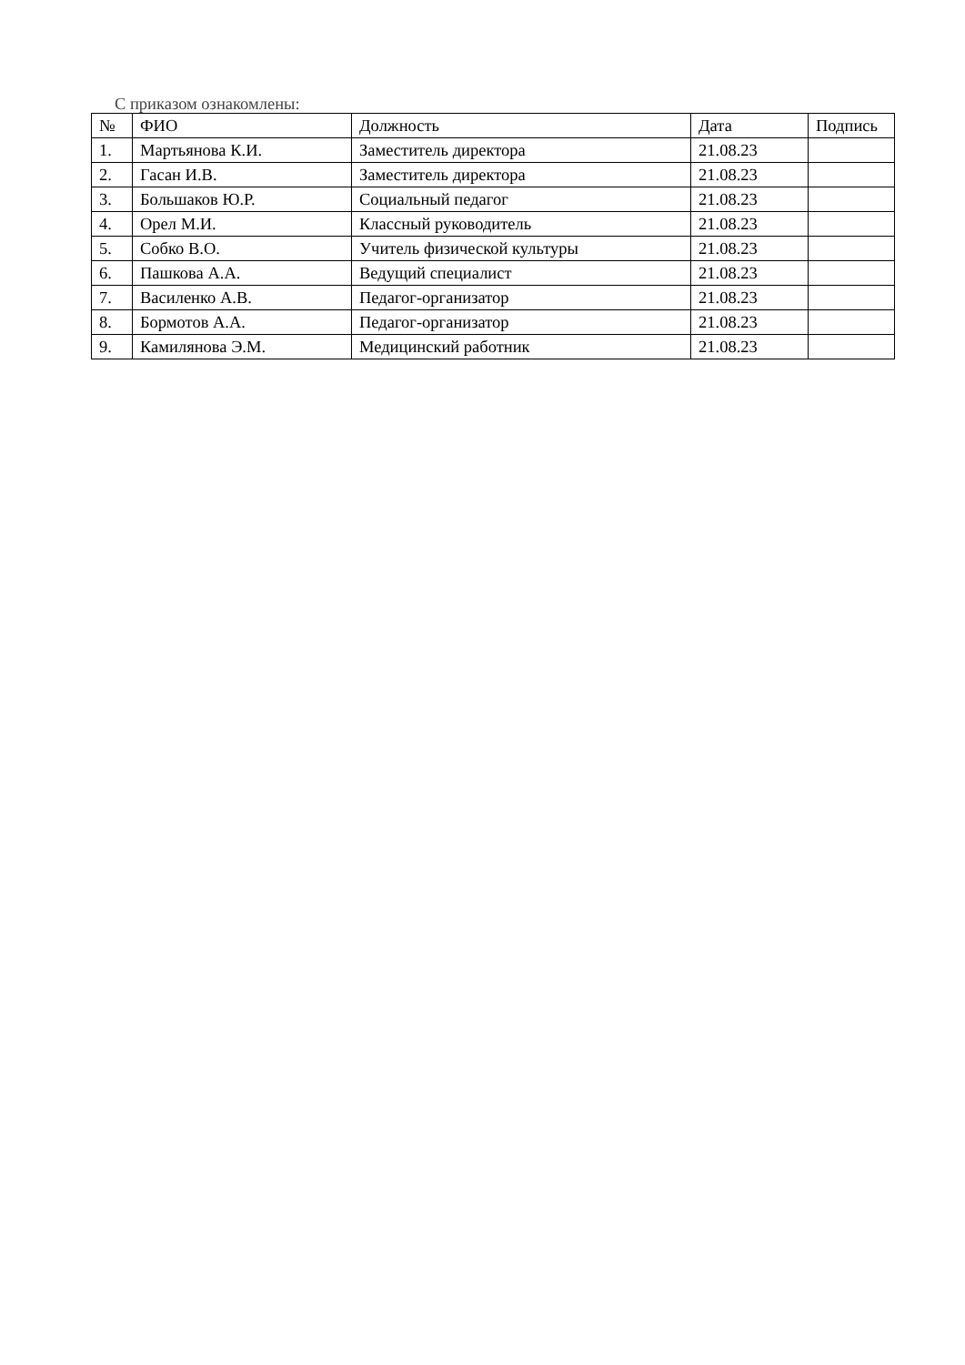С приказом ознакомлены:
| № | ФИО | Должность | Дата | Подпись |
| --- | --- | --- | --- | --- |
| 1. | Мартьянова К.И. | Заместитель директора | 21.08.23 | |
| 2. | Гасан И.В. | Заместитель директора | 21.08.23 | |
| 3. | Большаков Ю.Р. | Социальный педагог | 21.08.23 | |
| 4. | Орел М.И. | Классный руководитель | 21.08.23 | |
| 5. | Собко В.О. | Учитель физической культуры | 21.08.23 | |
| 6. | Пашкова А.А. | Ведущий специалист | 21.08.23 | |
| 7. | Василенко А.В. | Педагог-организатор | 21.08.23 | |
| 8. | Бормотов А.А. | Педагог-организатор | 21.08.23 | |
| 9. | Камилянова Э.М. | Медицинский работник | 21.08.23 | |